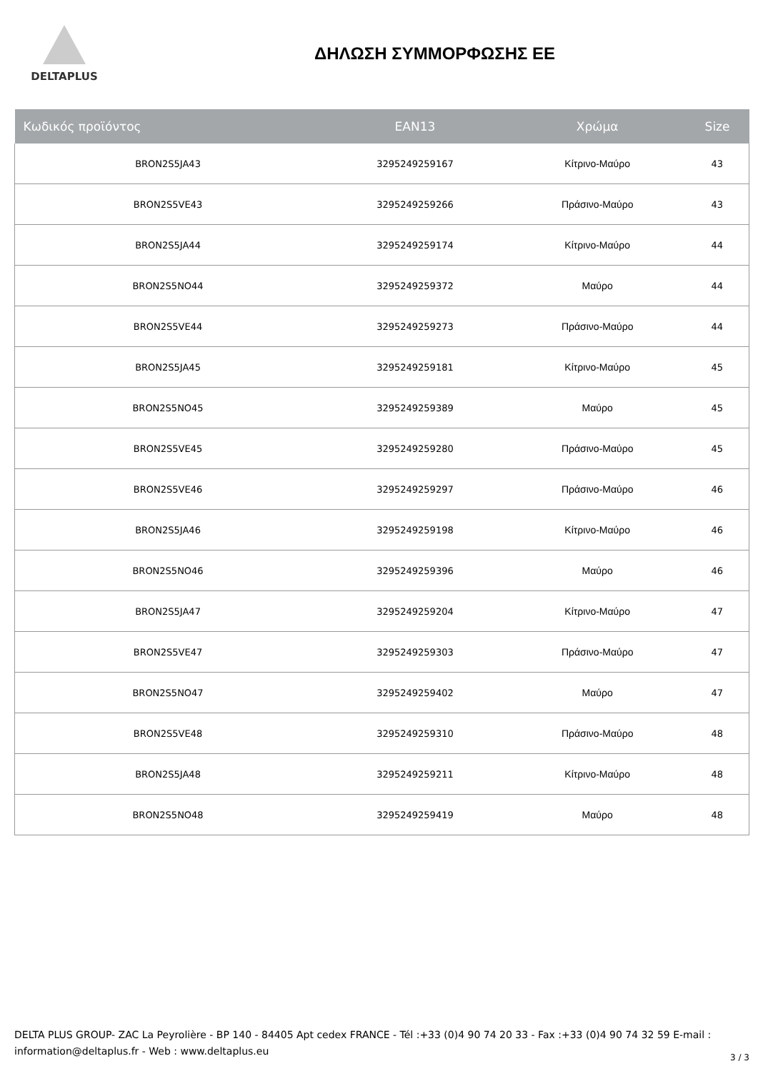DELTAPLUS
ΔΗΛΩΣΗ ΣΥΜΜΟΡΦΩΣΗΣ ΕΕ
| Κωδικός προϊόντος | EAN13 | Χρώμα | Size |
| --- | --- | --- | --- |
| BRON2S5JA43 | 3295249259167 | Κίτρινο-Μαύρο | 43 |
| BRON2S5VE43 | 3295249259266 | Πράσινο-Μαύρο | 43 |
| BRON2S5JA44 | 3295249259174 | Κίτρινο-Μαύρο | 44 |
| BRON2S5NO44 | 3295249259372 | Μαύρο | 44 |
| BRON2S5VE44 | 3295249259273 | Πράσινο-Μαύρο | 44 |
| BRON2S5JA45 | 3295249259181 | Κίτρινο-Μαύρο | 45 |
| BRON2S5NO45 | 3295249259389 | Μαύρο | 45 |
| BRON2S5VE45 | 3295249259280 | Πράσινο-Μαύρο | 45 |
| BRON2S5VE46 | 3295249259297 | Πράσινο-Μαύρο | 46 |
| BRON2S5JA46 | 3295249259198 | Κίτρινο-Μαύρο | 46 |
| BRON2S5NO46 | 3295249259396 | Μαύρο | 46 |
| BRON2S5JA47 | 3295249259204 | Κίτρινο-Μαύρο | 47 |
| BRON2S5VE47 | 3295249259303 | Πράσινο-Μαύρο | 47 |
| BRON2S5NO47 | 3295249259402 | Μαύρο | 47 |
| BRON2S5VE48 | 3295249259310 | Πράσινο-Μαύρο | 48 |
| BRON2S5JA48 | 3295249259211 | Κίτρινο-Μαύρο | 48 |
| BRON2S5NO48 | 3295249259419 | Μαύρο | 48 |
DELTA PLUS GROUP- ZAC La Peyrolière - BP 140 - 84405 Apt cedex FRANCE - Tél :+33 (0)4 90 74 20 33 - Fax :+33 (0)4 90 74 32 59 E-mail : information@deltaplus.fr - Web : www.deltaplus.eu
3 / 3